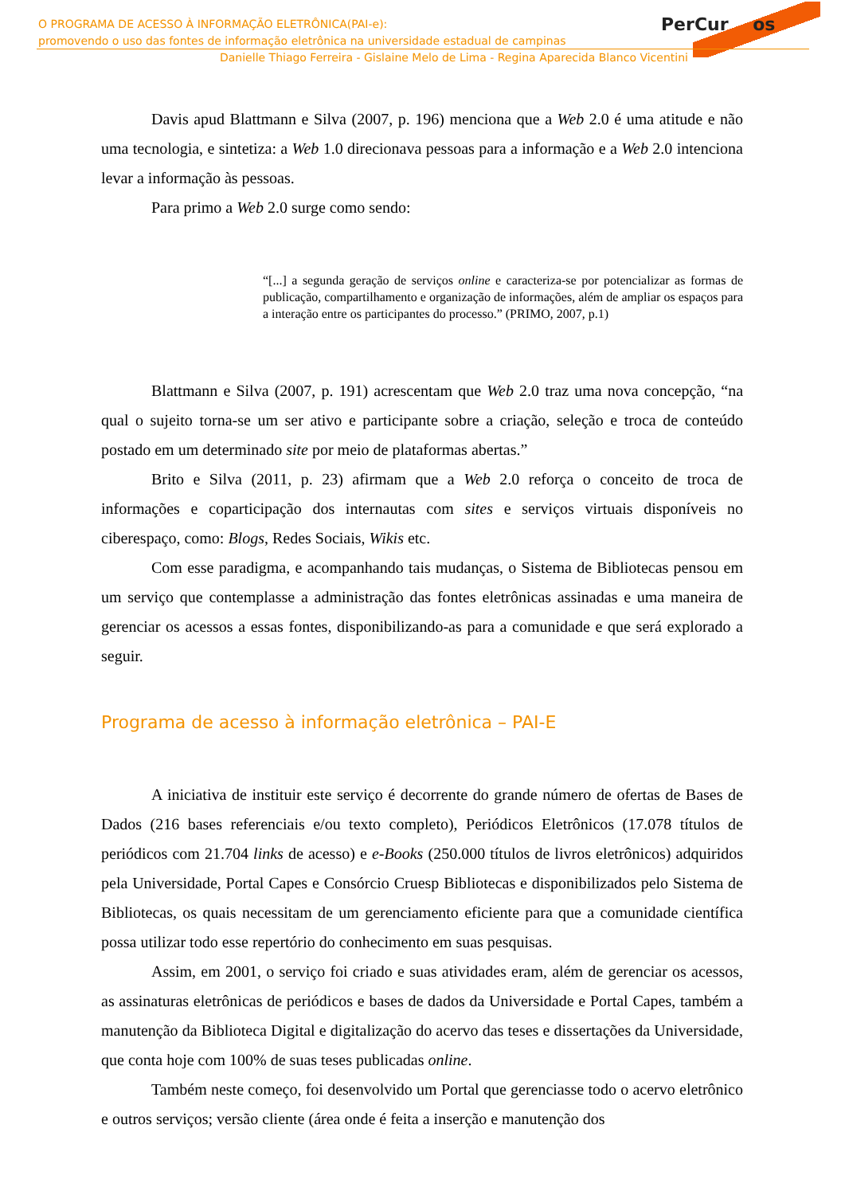PerCur os
O PROGRAMA DE ACESSO À INFORMAÇÃO ELETRÔNICA(PAI-e):
promovendo o uso das fontes de informação eletrônica na universidade estadual de campinas
Danielle Thiago Ferreira - Gislaine Melo de Lima - Regina Aparecida Blanco Vicentini
Davis apud Blattmann e Silva (2007, p. 196) menciona que a Web 2.0 é uma atitude e não uma tecnologia, e sintetiza: a Web 1.0 direcionava pessoas para a informação e a Web 2.0 intenciona levar a informação às pessoas.
Para primo a Web 2.0 surge como sendo:
“[...] a segunda geração de serviços online e caracteriza-se por potencializar as formas de publicação, compartilhamento e organização de informações, além de ampliar os espaços para a interação entre os participantes do processo.” (PRIMO, 2007, p.1)
Blattmann e Silva (2007, p. 191) acrescentam que Web 2.0 traz uma nova concepção, “na qual o sujeito torna-se um ser ativo e participante sobre a criação, seleção e troca de conteúdo postado em um determinado site por meio de plataformas abertas.”
Brito e Silva (2011, p. 23) afirmam que a Web 2.0 reforça o conceito de troca de informações e coparticipação dos internautas com sites e serviços virtuais disponíveis no ciberespaço, como: Blogs, Redes Sociais, Wikis etc.
Com esse paradigma, e acompanhando tais mudanças, o Sistema de Bibliotecas pensou em um serviço que contemplasse a administração das fontes eletrônicas assinadas e uma maneira de gerenciar os acessos a essas fontes, disponibilizando-as para a comunidade e que será explorado a seguir.
Programa de acesso à informação eletrônica – PAI-E
A iniciativa de instituir este serviço é decorrente do grande número de ofertas de Bases de Dados (216 bases referenciais e/ou texto completo), Periódicos Eletrônicos (17.078 títulos de periódicos com 21.704 links de acesso) e e-Books (250.000 títulos de livros eletrônicos) adquiridos pela Universidade, Portal Capes e Consórcio Cruesp Bibliotecas e disponibilizados pelo Sistema de Bibliotecas, os quais necessitam de um gerenciamento eficiente para que a comunidade científica possa utilizar todo esse repertório do conhecimento em suas pesquisas.
Assim, em 2001, o serviço foi criado e suas atividades eram, além de gerenciar os acessos, as assinaturas eletrônicas de periódicos e bases de dados da Universidade e Portal Capes, também a manutenção da Biblioteca Digital e digitalização do acervo das teses e dissertações da Universidade, que conta hoje com 100% de suas teses publicadas online.
Também neste começo, foi desenvolvido um Portal que gerenciasse todo o acervo eletrônico e outros serviços; versão cliente (área onde é feita a inserção e manutenção dos